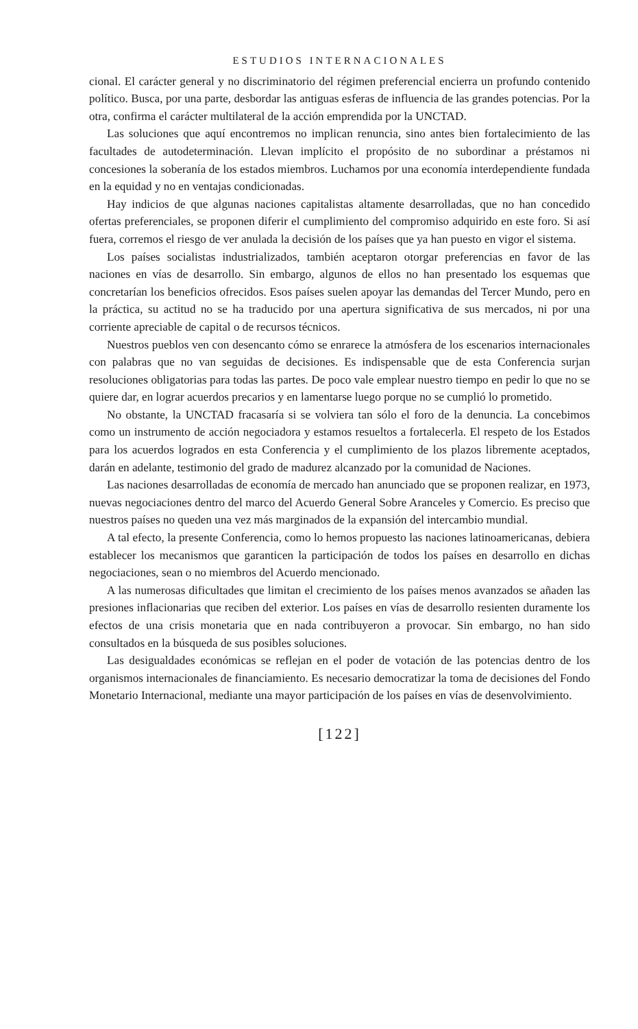ESTUDIOS INTERNACIONALES
cional. El carácter general y no discriminatorio del régimen preferencial encierra un profundo contenido político. Busca, por una parte, desbordar las antiguas esferas de influencia de las grandes potencias. Por la otra, confirma el carácter multilateral de la acción emprendida por la UNCTAD.
Las soluciones que aquí encontremos no implican renuncia, sino antes bien fortalecimiento de las facultades de autodeterminación. Llevan implícito el propósito de no subordinar a préstamos ni concesiones la soberanía de los estados miembros. Luchamos por una economía interdependiente fundada en la equidad y no en ventajas condicionadas.
Hay indicios de que algunas naciones capitalistas altamente desarrolladas, que no han concedido ofertas preferenciales, se proponen diferir el cumplimiento del compromiso adquirido en este foro. Si así fuera, corremos el riesgo de ver anulada la decisión de los países que ya han puesto en vigor el sistema.
Los países socialistas industrializados, también aceptaron otorgar preferencias en favor de las naciones en vías de desarrollo. Sin embargo, algunos de ellos no han presentado los esquemas que concretarían los beneficios ofrecidos. Esos países suelen apoyar las demandas del Tercer Mundo, pero en la práctica, su actitud no se ha traducido por una apertura significativa de sus mercados, ni por una corriente apreciable de capital o de recursos técnicos.
Nuestros pueblos ven con desencanto cómo se enrarece la atmósfera de los escenarios internacionales con palabras que no van seguidas de decisiones. Es indispensable que de esta Conferencia surjan resoluciones obligatorias para todas las partes. De poco vale emplear nuestro tiempo en pedir lo que no se quiere dar, en lograr acuerdos precarios y en lamentarse luego porque no se cumplió lo prometido.
No obstante, la UNCTAD fracasaría si se volviera tan sólo el foro de la denuncia. La concebimos como un instrumento de acción negociadora y estamos resueltos a fortalecerla. El respeto de los Estados para los acuerdos logrados en esta Conferencia y el cumplimiento de los plazos libremente aceptados, darán en adelante, testimonio del grado de madurez alcanzado por la comunidad de Naciones.
Las naciones desarrolladas de economía de mercado han anunciado que se proponen realizar, en 1973, nuevas negociaciones dentro del marco del Acuerdo General Sobre Aranceles y Comercio. Es preciso que nuestros países no queden una vez más marginados de la expansión del intercambio mundial.
A tal efecto, la presente Conferencia, como lo hemos propuesto las naciones latinoamericanas, debiera establecer los mecanismos que garanticen la participación de todos los países en desarrollo en dichas negociaciones, sean o no miembros del Acuerdo mencionado.
A las numerosas dificultades que limitan el crecimiento de los países menos avanzados se añaden las presiones inflacionarias que reciben del exterior. Los países en vías de desarrollo resienten duramente los efectos de una crisis monetaria que en nada contribuyeron a provocar. Sin embargo, no han sido consultados en la búsqueda de sus posibles soluciones.
Las desigualdades económicas se reflejan en el poder de votación de las potencias dentro de los organismos internacionales de financiamiento. Es necesario democratizar la toma de decisiones del Fondo Monetario Internacional, mediante una mayor participación de los países en vías de desenvolvimiento.
[122]